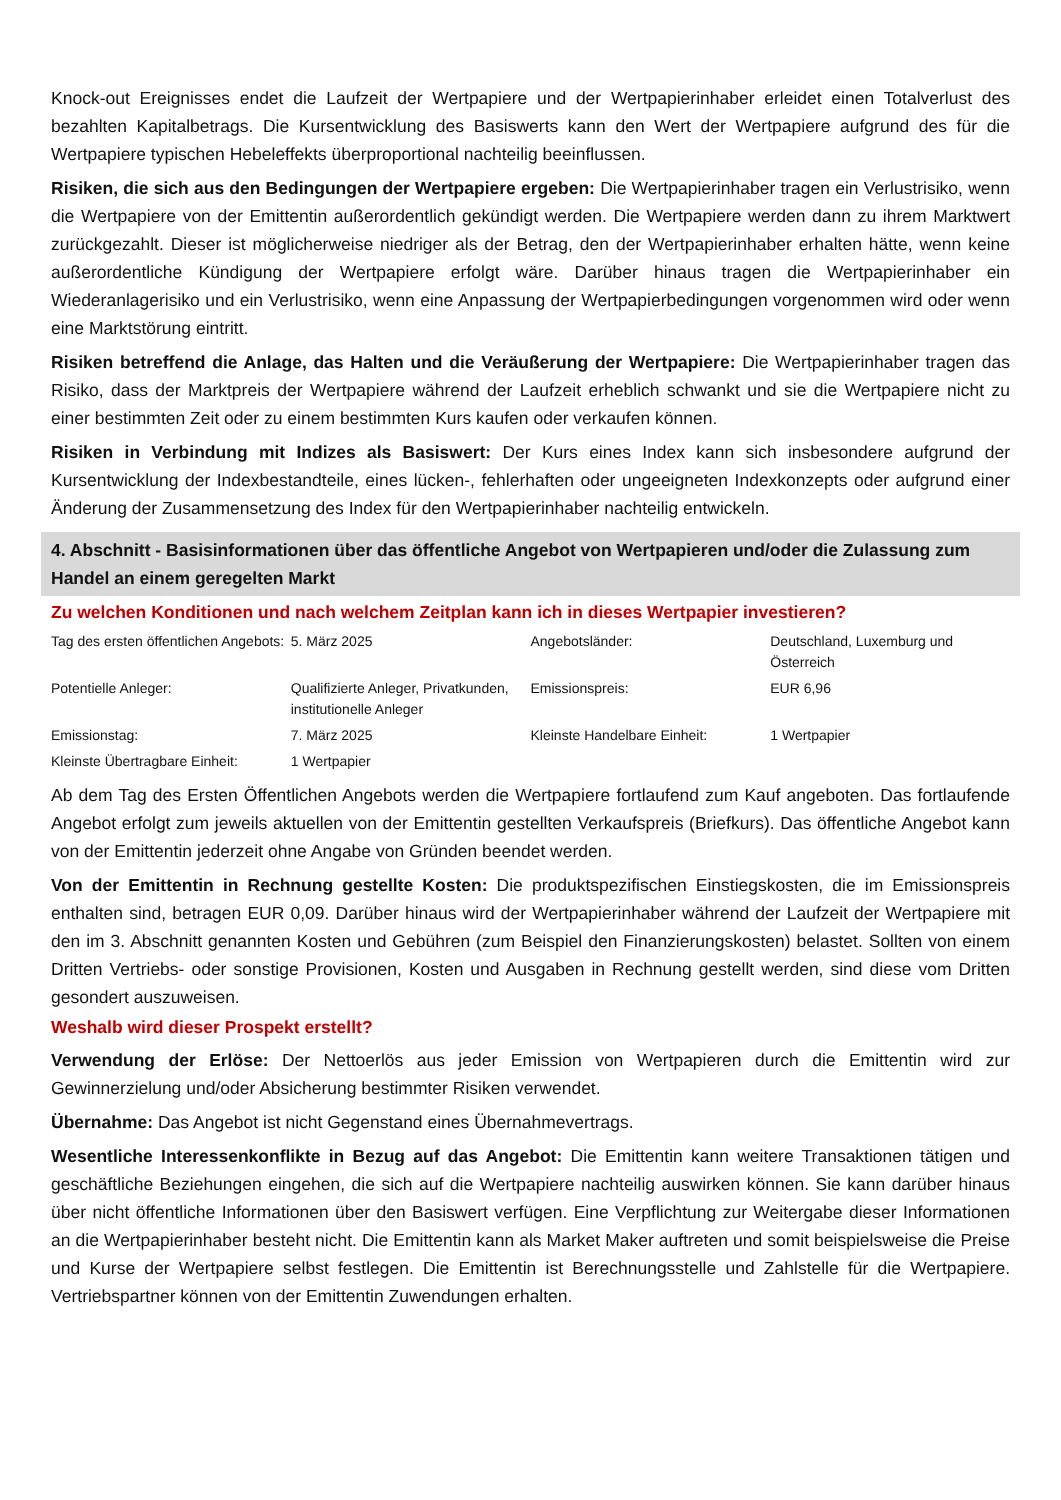Knock-out Ereignisses endet die Laufzeit der Wertpapiere und der Wertpapierinhaber erleidet einen Totalverlust des bezahlten Kapitalbetrags. Die Kursentwicklung des Basiswerts kann den Wert der Wertpapiere aufgrund des für die Wertpapiere typischen Hebeleffekts überproportional nachteilig beeinflussen.
Risiken, die sich aus den Bedingungen der Wertpapiere ergeben: Die Wertpapierinhaber tragen ein Verlustrisiko, wenn die Wertpapiere von der Emittentin außerordentlich gekündigt werden. Die Wertpapiere werden dann zu ihrem Marktwert zurückgezahlt. Dieser ist möglicherweise niedriger als der Betrag, den der Wertpapierinhaber erhalten hätte, wenn keine außerordentliche Kündigung der Wertpapiere erfolgt wäre. Darüber hinaus tragen die Wertpapierinhaber ein Wiederanlagerisiko und ein Verlustrisiko, wenn eine Anpassung der Wertpapierbedingungen vorgenommen wird oder wenn eine Marktstörung eintritt.
Risiken betreffend die Anlage, das Halten und die Veräußerung der Wertpapiere: Die Wertpapierinhaber tragen das Risiko, dass der Marktpreis der Wertpapiere während der Laufzeit erheblich schwankt und sie die Wertpapiere nicht zu einer bestimmten Zeit oder zu einem bestimmten Kurs kaufen oder verkaufen können.
Risiken in Verbindung mit Indizes als Basiswert: Der Kurs eines Index kann sich insbesondere aufgrund der Kursentwicklung der Indexbestandteile, eines lücken-, fehlerhaften oder ungeeigneten Indexkonzepts oder aufgrund einer Änderung der Zusammensetzung des Index für den Wertpapierinhaber nachteilig entwickeln.
4. Abschnitt - Basisinformationen über das öffentliche Angebot von Wertpapieren und/oder die Zulassung zum Handel an einem geregelten Markt
Zu welchen Konditionen und nach welchem Zeitplan kann ich in dieses Wertpapier investieren?
| Tag des ersten öffentlichen Angebots: | 5. März 2025 | Angebotsländer: | Deutschland, Luxemburg und Österreich |
| Potentielle Anleger: | Qualifizierte Anleger, Privatkunden, institutionelle Anleger | Emissionspreis: | EUR 6,96 |
| Emissionstag: | 7. März 2025 | Kleinste Handelbare Einheit: | 1 Wertpapier |
| Kleinste Übertragbare Einheit: | 1 Wertpapier | | |
Ab dem Tag des Ersten Öffentlichen Angebots werden die Wertpapiere fortlaufend zum Kauf angeboten. Das fortlaufende Angebot erfolgt zum jeweils aktuellen von der Emittentin gestellten Verkaufspreis (Briefkurs). Das öffentliche Angebot kann von der Emittentin jederzeit ohne Angabe von Gründen beendet werden.
Von der Emittentin in Rechnung gestellte Kosten: Die produktspezifischen Einstiegskosten, die im Emissionspreis enthalten sind, betragen EUR 0,09. Darüber hinaus wird der Wertpapierinhaber während der Laufzeit der Wertpapiere mit den im 3. Abschnitt genannten Kosten und Gebühren (zum Beispiel den Finanzierungskosten) belastet. Sollten von einem Dritten Vertriebs- oder sonstige Provisionen, Kosten und Ausgaben in Rechnung gestellt werden, sind diese vom Dritten gesondert auszuweisen.
Weshalb wird dieser Prospekt erstellt?
Verwendung der Erlöse: Der Nettoerlös aus jeder Emission von Wertpapieren durch die Emittentin wird zur Gewinnerzielung und/oder Absicherung bestimmter Risiken verwendet.
Übernahme: Das Angebot ist nicht Gegenstand eines Übernahmevertrags.
Wesentliche Interessenkonflikte in Bezug auf das Angebot: Die Emittentin kann weitere Transaktionen tätigen und geschäftliche Beziehungen eingehen, die sich auf die Wertpapiere nachteilig auswirken können. Sie kann darüber hinaus über nicht öffentliche Informationen über den Basiswert verfügen. Eine Verpflichtung zur Weitergabe dieser Informationen an die Wertpapierinhaber besteht nicht. Die Emittentin kann als Market Maker auftreten und somit beispielsweise die Preise und Kurse der Wertpapiere selbst festlegen. Die Emittentin ist Berechnungsstelle und Zahlstelle für die Wertpapiere. Vertriebspartner können von der Emittentin Zuwendungen erhalten.